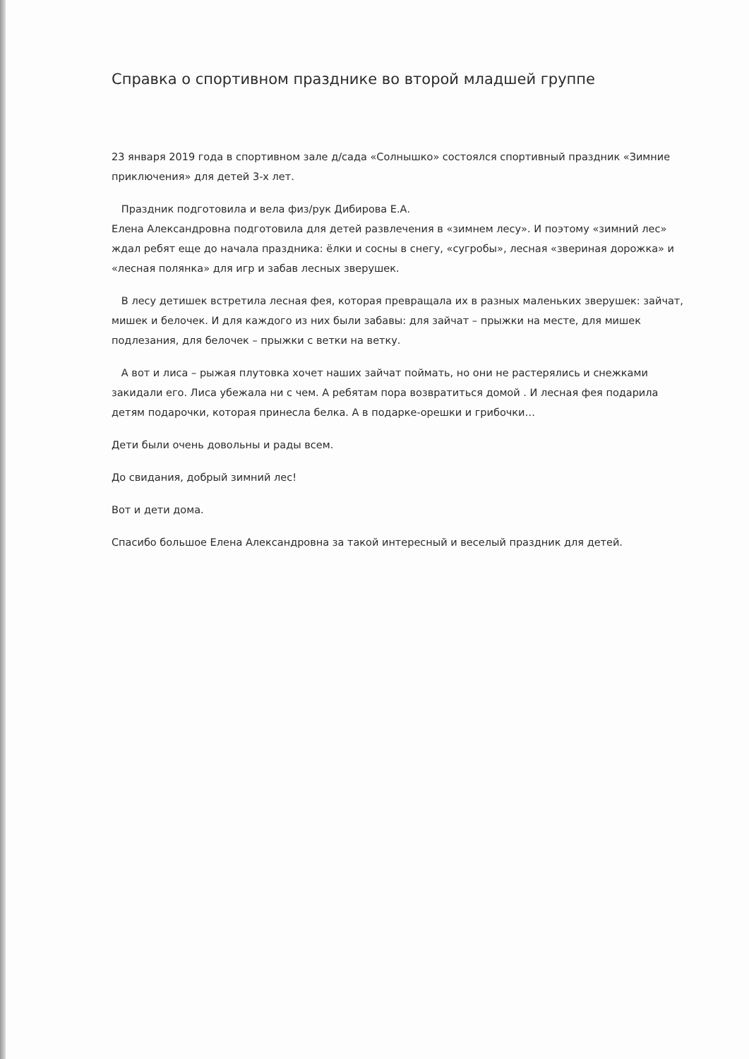Справка о спортивном празднике во второй младшей группе
23 января 2019 года в спортивном зале д/сада «Солнышко» состоялся спортивный праздник «Зимние приключения» для детей 3-х лет.
Праздник подготовила и вела физ/рук Дибирова Е.А.
Елена Александровна подготовила для детей развлечения в «зимнем лесу». И поэтому «зимний лес» ждал ребят еще до начала праздника: ёлки и сосны в снегу, «сугробы», лесная «звериная дорожка» и «лесная полянка» для игр и забав лесных зверушек.
В лесу детишек встретила лесная фея, которая превращала их в разных маленьких зверушек: зайчат, мишек и белочек. И для каждого из них были забавы: для зайчат – прыжки на месте, для мишек подлезания, для белочек – прыжки с ветки на ветку.
А вот и лиса – рыжая плутовка хочет наших зайчат поймать, но они не растерялись и снежками закидали его. Лиса убежала ни с чем. А ребятам пора возвратиться домой . И лесная фея подарила детям подарочки, которая принесла белка. А в подарке-орешки и грибочки…
Дети были очень довольны и рады всем.
До свидания, добрый зимний лес!
Вот и дети дома.
Спасибо большое Елена Александровна за такой интересный и веселый праздник для детей.